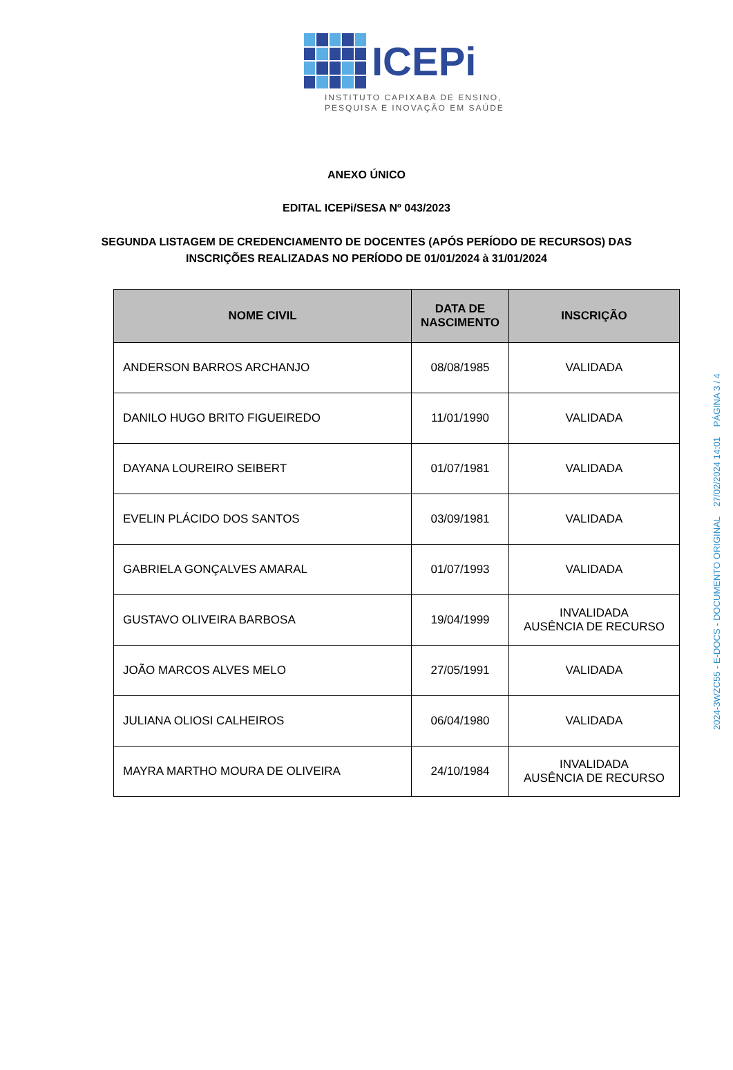ICEPi
INSTITUTO CAPIXABA DE ENSINO,
PESQUISA E INOVAÇÃO EM SAÚDE
ANEXO ÚNICO
EDITAL ICEPi/SESA Nº 043/2023
SEGUNDA LISTAGEM DE CREDENCIAMENTO DE DOCENTES (APÓS PERÍODO DE RECURSOS) DAS
INSCRIÇÕES REALIZADAS NO PERÍODO DE 01/01/2024 à 31/01/2024
| NOME CIVIL | DATA DE NASCIMENTO | INSCRIÇÃO |
| --- | --- | --- |
| ANDERSON BARROS ARCHANJO | 08/08/1985 | VALIDADA |
| DANILO HUGO BRITO FIGUEIREDO | 11/01/1990 | VALIDADA |
| DAYANA LOUREIRO SEIBERT | 01/07/1981 | VALIDADA |
| EVELIN PLÁCIDO DOS SANTOS | 03/09/1981 | VALIDADA |
| GABRIELA GONÇALVES AMARAL | 01/07/1993 | VALIDADA |
| GUSTAVO OLIVEIRA BARBOSA | 19/04/1999 | INVALIDADA AUSÊNCIA DE RECURSO |
| JOÃO MARCOS ALVES MELO | 27/05/1991 | VALIDADA |
| JULIANA OLIOSI CALHEIROS | 06/04/1980 | VALIDADA |
| MAYRA MARTHO MOURA DE OLIVEIRA | 24/10/1984 | INVALIDADA AUSÊNCIA DE RECURSO |
2024-3WZC55 - E-DOCS - DOCUMENTO ORIGINAL 27/02/2024 14:01 PÁGINA 3 / 4